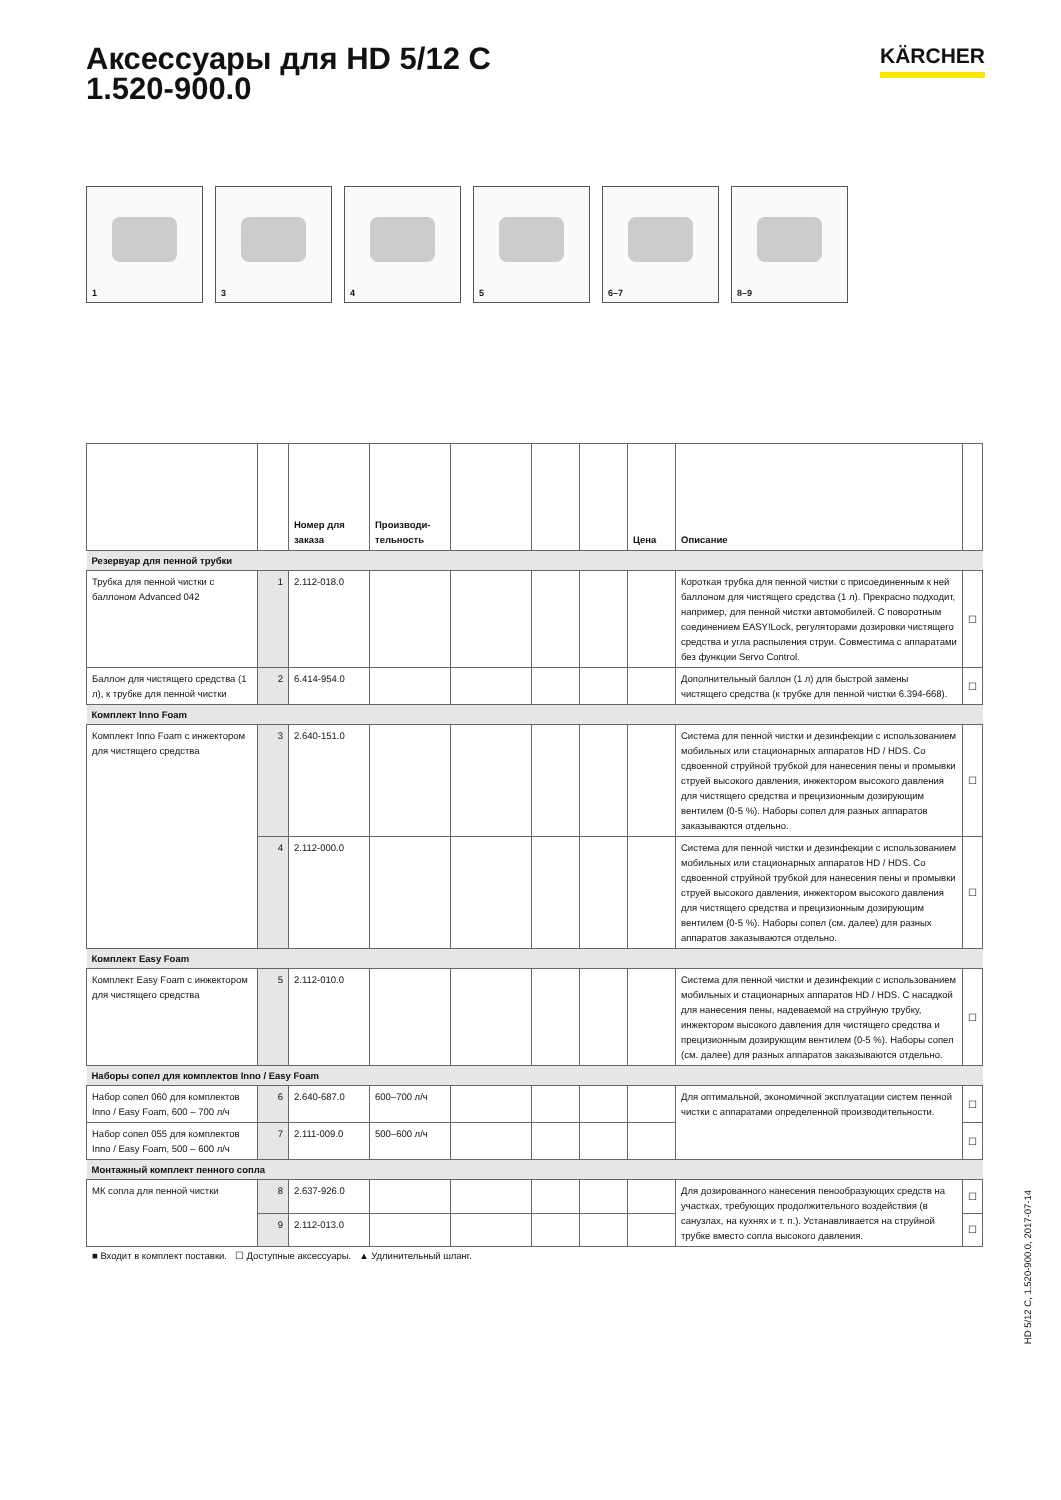Аксессуары для HD 5/12 C
1.520-900.0
KÄRCHER
1
3
4
5
6–7
8–9
| | | Номер для заказа | Производи-тельность | | | | Цена | Описание | |
| --- | --- | --- | --- | --- | --- | --- | --- | --- | --- |
| Резервуар для пенной трубки | | | | | | | | | |
| Трубка для пенной чистки с баллоном Advanced 042 | 1 | 2.112-018.0 | | | | | | Короткая трубка для пенной чистки с присоединенным к ней баллоном для чистящего средства (1 л). Прекрасно подходит, например, для пенной чистки автомобилей. С поворотным соединением EASY!Lock, регуляторами дозировки чистящего средства и угла распыления струи. Совместима с аппаратами без функции Servo Control. | ☐ |
| Баллон для чистящего средства (1 л), к трубке для пенной чистки | 2 | 6.414-954.0 | | | | | | Дополнительный баллон (1 л) для быстрой замены чистящего средства (к трубке для пенной чистки 6.394-668). | ☐ |
| Комплект Inno Foam | | | | | | | | | |
| Комплект Inno Foam с инжектором для чистящего средства | 3 | 2.640-151.0 | | | | | | Система для пенной чистки и дезинфекции с использованием мобильных или стационарных аппаратов HD / HDS. Со сдвоенной струйной трубкой для нанесения пены и промывки струей высокого давления, инжектором высокого давления для чистящего средства и прецизионным дозирующим вентилем (0-5 %). Наборы сопел для разных аппаратов заказываются отдельно. | ☐ |
| | 4 | 2.112-000.0 | | | | | | Система для пенной чистки и дезинфекции с использованием мобильных или стационарных аппаратов HD / HDS. Со сдвоенной струйной трубкой для нанесения пены и промывки струей высокого давления, инжектором высокого давления для чистящего средства и прецизионным дозирующим вентилем (0-5 %). Наборы сопел (см. далее) для разных аппаратов заказываются отдельно. | ☐ |
| Комплект Easy Foam | | | | | | | | | |
| Комплект Easy Foam с инжектором для чистящего средства | 5 | 2.112-010.0 | | | | | | Система для пенной чистки и дезинфекции с использованием мобильных и стационарных аппаратов HD / HDS. С насадкой для нанесения пены, надеваемой на струйную трубку, инжектором высокого давления для чистящего средства и прецизионным дозирующим вентилем (0-5 %). Наборы сопел (см. далее) для разных аппаратов заказываются отдельно. | ☐ |
| Наборы сопел для комплектов Inno / Easy Foam | | | | | | | | | |
| Набор сопел 060 для комплектов Inno / Easy Foam, 600 – 700 л/ч | 6 | 2.640-687.0 | 600–700 л/ч | | | | | Для оптимальной, экономичной эксплуатации систем пенной чистки с аппаратами определенной производительности. | ☐ |
| Набор сопел 055 для комплектов Inno / Easy Foam, 500 – 600 л/ч | 7 | 2.111-009.0 | 500–600 л/ч | | | | | | ☐ |
| Монтажный комплект пенного сопла | | | | | | | | | |
| МК сопла для пенной чистки | 8 | 2.637-926.0 | | | | | | Для дозированного нанесения пенообразующих средств на участках, требующих продолжительного воздействия (в санузлах, на кухнях и т. п.). Устанавливается на струйной трубке вместо сопла высокого давления. | ☐ |
| | 9 | 2.112-013.0 | | | | | | | ☐ |
■ Входит в комплект поставки. ☐ Доступные аксессуары. ▲ Удлинительный шланг.
HD 5/12 C, 1.520-900.0, 2017-07-14